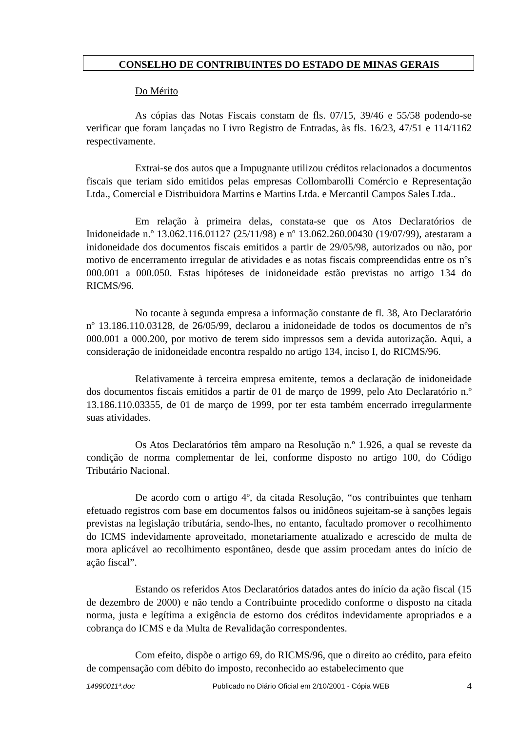CONSELHO DE CONTRIBUINTES DO ESTADO DE MINAS GERAIS
Do Mérito
As cópias das Notas Fiscais constam de fls. 07/15, 39/46 e 55/58 podendo-se verificar que foram lançadas no Livro Registro de Entradas, às fls. 16/23, 47/51 e 114/1162 respectivamente.
Extrai-se dos autos que a Impugnante utilizou créditos relacionados a documentos fiscais que teriam sido emitidos pelas empresas Collombarolli Comércio e Representação Ltda., Comercial e Distribuidora Martins e Martins Ltda. e Mercantil Campos Sales Ltda..
Em relação à primeira delas, constata-se que os Atos Declaratórios de Inidoneidade n.º 13.062.116.01127 (25/11/98) e nº 13.062.260.00430 (19/07/99), atestaram a inidoneidade dos documentos fiscais emitidos a partir de 29/05/98, autorizados ou não, por motivo de encerramento irregular de atividades e as notas fiscais compreendidas entre os nºs 000.001 a 000.050. Estas hipóteses de inidoneidade estão previstas no artigo 134 do RICMS/96.
No tocante à segunda empresa a informação constante de fl. 38, Ato Declaratório nº 13.186.110.03128, de 26/05/99, declarou a inidoneidade de todos os documentos de nºs 000.001 a 000.200, por motivo de terem sido impressos sem a devida autorização. Aqui, a consideração de inidoneidade encontra respaldo no artigo 134, inciso I, do RICMS/96.
Relativamente à terceira empresa emitente, temos a declaração de inidoneidade dos documentos fiscais emitidos a partir de 01 de março de 1999, pelo Ato Declaratório n.º 13.186.110.03355, de 01 de março de 1999, por ter esta também encerrado irregularmente suas atividades.
Os Atos Declaratórios têm amparo na Resolução n.º 1.926, a qual se reveste da condição de norma complementar de lei, conforme disposto no artigo 100, do Código Tributário Nacional.
De acordo com o artigo 4º, da citada Resolução, “os contribuintes que tenham efetuado registros com base em documentos falsos ou inidôneos sujeitam-se à sanções legais previstas na legislação tributária, sendo-lhes, no entanto, facultado promover o recolhimento do ICMS indevidamente aproveitado, monetariamente atualizado e acrescido de multa de mora aplicável ao recolhimento espontâneo, desde que assim procedam antes do início de ação fiscal”.
Estando os referidos Atos Declaratórios datados antes do início da ação fiscal (15 de dezembro de 2000) e não tendo a Contribuinte procedido conforme o disposto na citada norma, justa e legítima a exigência de estorno dos créditos indevidamente apropriados e a cobrança do ICMS e da Multa de Revalidação correspondentes.
Com efeito, dispõe o artigo 69, do RICMS/96, que o direito ao crédito, para efeito de compensação com débito do imposto, reconhecido ao estabelecimento que
14990011ª.doc Publicado no Diário Oficial em 2/10/2001 - Cópia WEB 4